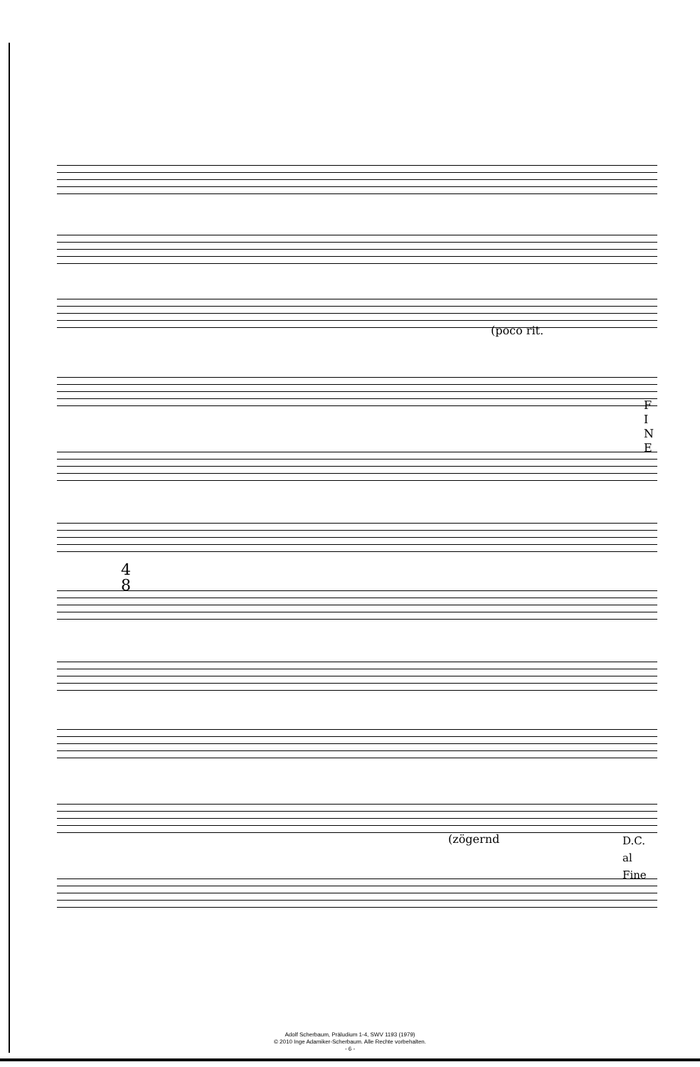(poco rit.
F
I
N
E
(zögernd
D.C.
al
Fine
4
8
Adolf Scherbaum, Präludium 1-4, SWV 1193 (1979)
© 2010 Inge Adamiker-Scherbaum. Alle Rechte vorbehalten.
- 6 -